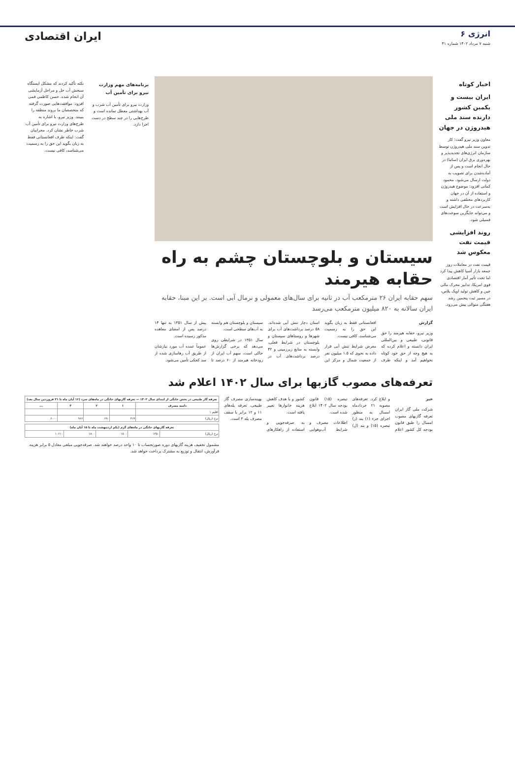انرژی ۶
شنبه ۷ مرداد ۱۴۰۲ شماره ۴۱
ایران اقتصادی
اخبار کوتاه
ایران بیست و یکمین کشور دارنده سند ملی هیدروژن در جهان
معاون وزیر نیرو گفت: کار تدوین سند ملی هیدروژن توسط سازمان انرژی‌های تجدیدپذیر و بهره‌وری برق ایران (ساتبا) در حال انجام است و پس از آماده‌شدن برای تصویب به دولت ارسال می‌شود. محمود کمانی افزود: موضوع هیدروژن و استفاده از آن در جهان کاربردهای مختلفی داشته و به‌سرعت در حال افزایش است و می‌تواند جایگزین سوخت‌های فسیلی شود.
روند افزایشی قیمت نفت معکوس شد
قیمت نفت در معاملات روز جمعه بازار آسیا کاهش پیدا کرد اما تحت تأثیر آمار اقتصادی قوی امریکا، تدابیر محرک مالی چین و کاهش تولید اوپک پلاس، در مسیر ثبت پنجمین رشد هفتگی متوالی پیش می‌رود.
سیستان و بلوچستان چشم به راه حقابه هیرمند
سهم حقابه ایران ۲۶ مترمکعب آب در ثانیه برای سال‌های معمولی و نرمال آبی است. بر این مبنا، حقابه ایران سالانه به ۸۲۰ میلیون مترمکعب می‌رسد
گزارش
وزیر نیرو، حقابه هیرمند را حق قانونی، طبیعی و بین‌المللی ایران دانسته و اعلام کرده که به هیچ وجه از حق خود کوتاه نخواهیم آمد و اینکه طرف افغانستانی فقط به زبان بگوید این حق را به رسمیت می‌شناسد، کافی نیست.
معرض شرایط تنش آبی قرار داده به نحوی که ۱.۵ میلیون نفر از جمعیت شمال و مرکز این استان دچار تنش آبی شده‌اند. ۵۸ درصد برداشت‌های آب برای شهرها و روستاهای سیستان و بلوچستان در شرایط فعلی، وابسته به منابع زیرزمینی و ۴۲ درصد برداشت‌های آب در سیستان و بلوچستان هم وابسته به آب‌های سطحی است.
سال ۱۳۵۱ در شرایطی روی می‌دهد که برخی گزارش‌ها حاکی است، سهم آب ایران از رودخانه هیرمند از ۶۰ درصد تا پیش از سال ۱۳۵۱ به تنها ۱۴ درصد پس از امضای معاهده مذکور رسیده است.
عموماً عمده آب مورد نیازشان از طریق آب رهاسازی شده از سد کجکی تأمین می‌شود.
برنامه‌های مهم وزارت نیرو برای تأمین آب
وزارت نیرو برای تأمین آب شرب و آب بهداشتی معطل نمانده است و طرح‌هایی را در چند سطح در دست اجرا دارد.
نکته تأکید کردند که مشکل ایستگاه سنجش آب حل و مراحل آزمایشی آن انجام شده. حسن کاظمی قمی افزود: موافقت‌هایی صورت گرفته که متخصصان ما بروند منطقه را ببینند. وزیر نیرو، با اشاره به طرح‌های وزارت نیرو برای تأمین آب شرب خاطر نشان کرد. محرابیان گفت: اینکه طرف افغانستانی فقط به زبان بگوید این حق را به رسمیت می‌شناسد، کافی نیست.
تعرفه‌های مصوب گازبها برای سال ۱۴۰۲ اعلام شد
خبر
شرکت ملی گاز ایران تعرفه گازبهای مصوب امسال را طبق قانون بودجه کل کشور اعلام و ابلاغ کرد. تعرفه‌های مصوبه ۲۱ خردادماه امسال به منظور اجرای جزء (۱) بند (ز) تبصره (۱۵) و بند (ل) تبصره (۱۵) قانون بودجه سال ۱۴۰۲ ابلاغ شده است.
اطلاعات مصرف و شرایط آب‌وهوایی کشور و با هدف کاهش هزینه خانوارها تغییر یافته است.
به صرفه‌جویی و استفاده از راهکارهای بهینه‌سازی مصرف گاز طبیعی، تعرفه پله‌های ۱۱ و ۱۲ برابر با سقف مصرف پله ۳ است.
| تعرفه گاز طبیعی در بخش خانگی از ابتدای سال ۱۴۰۲ — تعرفه گازبهای خانگی در ماه‌های سرد (۱۶ آبان ماه تا ۳۱ فروردین سال بعد) | | | | |
| --- | --- | --- | --- | --- |
| دامنه مصرف | ۱ | ۲ | ۳ | ... |
| اقلیم ۱ | | | | |
| نرخ (ریال) | ۴۱۴ | ۶۹۰ | ۹۶۶ | ۶۰۰۰ |
| تعرفه گازبهای خانگی در ماه‌های گرم (یکم اردیبهشت ماه تا ۱۵ آبان ماه) | | | | |
| --- | --- | --- | --- | --- |
| نرخ (ریال) | ۱۳۵۰ | ۱۵۰۰ | ۱۸۰۰ | ۱۰۶۱۰ |
مشمول تخفیف هزینه گازبهای دوره صورتحساب تا ۱۰ واحد درصد خواهند شد. صرفه‌جویی مبلغی معادل ۵ برابر هزینه فرآورش، انتقال و توزیع به مشترک پرداخت خواهد شد.